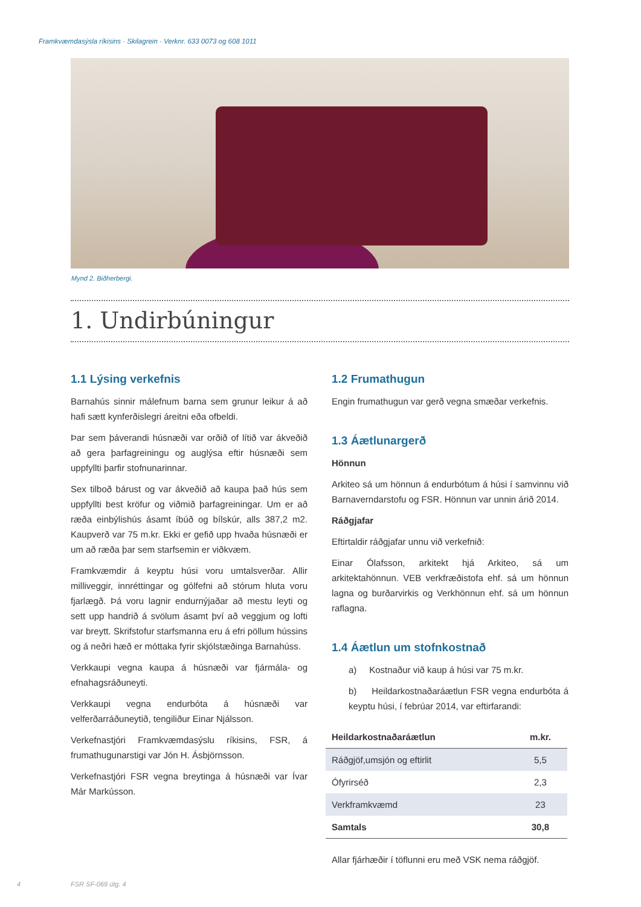Framkvæmdasýsla ríkisins · Skilagrein · Verknr. 633 0073 og 608 1011
Mynd 2. Biðherbergi.
1. Undirbúningur
1.1 Lýsing verkefnis
Barnahús sinnir málefnum barna sem grunur leikur á að hafi sætt kynferðislegri áreitni eða ofbeldi.
Þar sem þáverandi húsnæði var orðið of lítið var ákveðið að gera þarfagreiningu og auglýsa eftir húsnæði sem uppfyllti þarfir stofnunarinnar.
Sex tilboð bárust og var ákveðið að kaupa það hús sem uppfyllti best kröfur og viðmið þarfagreiningar. Um er að ræða einbýlishús ásamt íbúð og bílskúr, alls 387,2 m2. Kaupverð var 75 m.kr. Ekki er gefið upp hvaða húsnæði er um að ræða þar sem starfsemin er viðkvæm.
Framkvæmdir á keyptu húsi voru umtalsverðar. Allir milliveggir, innréttingar og gólfefni að stórum hluta voru fjarlægð. Þá voru lagnir endurnýjaðar að mestu leyti og sett upp handrið á svölum ásamt því að veggjum og lofti var breytt. Skrifstofur starfsmanna eru á efri pöllum hússins og á neðri hæð er móttaka fyrir skjólstæðinga Barnahúss.
Verkkaupi vegna kaupa á húsnæði var fjármála- og efnahagsráðuneyti.
Verkkaupi vegna endurbóta á húsnæði var velferðarráðuneytið, tengiliður Einar Njálsson.
Verkefnastjóri Framkvæmdasýslu ríkisins, FSR, á frumathugunarstigi var Jón H. Ásbjörnsson.
Verkefnastjóri FSR vegna breytinga á húsnæði var Ívar Már Markússon.
1.2 Frumathugun
Engin frumathugun var gerð vegna smæðar verkefnis.
1.3 Áætlunargerð
Hönnun
Arkiteo sá um hönnun á endurbótum á húsi í samvinnu við Barnaverndarstofu og FSR. Hönnun var unnin árið 2014.
Ráðgjafar
Eftirtaldir ráðgjafar unnu við verkefnið:
Einar Ólafsson, arkitekt hjá Arkiteo, sá um arkitektahönnun. VEB verkfræðistofa ehf. sá um hönnun lagna og burðarvirkis og Verkhönnun ehf. sá um hönnun raflagna.
1.4 Áætlun um stofnkostnað
a) Kostnaður við kaup á húsi var 75 m.kr.
b) Heildarkostnaðaráætlun FSR vegna endurbóta á keyptu húsi, í febrúar 2014, var eftirfarandi:
| Heildarkostnaðaráætlun | m.kr. |
| --- | --- |
| Ráðgjöf,umsjón og eftirlit | 5,5 |
| Ófyrirséð | 2,3 |
| Verkframkvæmd | 23 |
| Samtals | 30,8 |
Allar fjárhæðir í töflunni eru með VSK nema ráðgjöf.
4 FSR SF-069 útg. 4